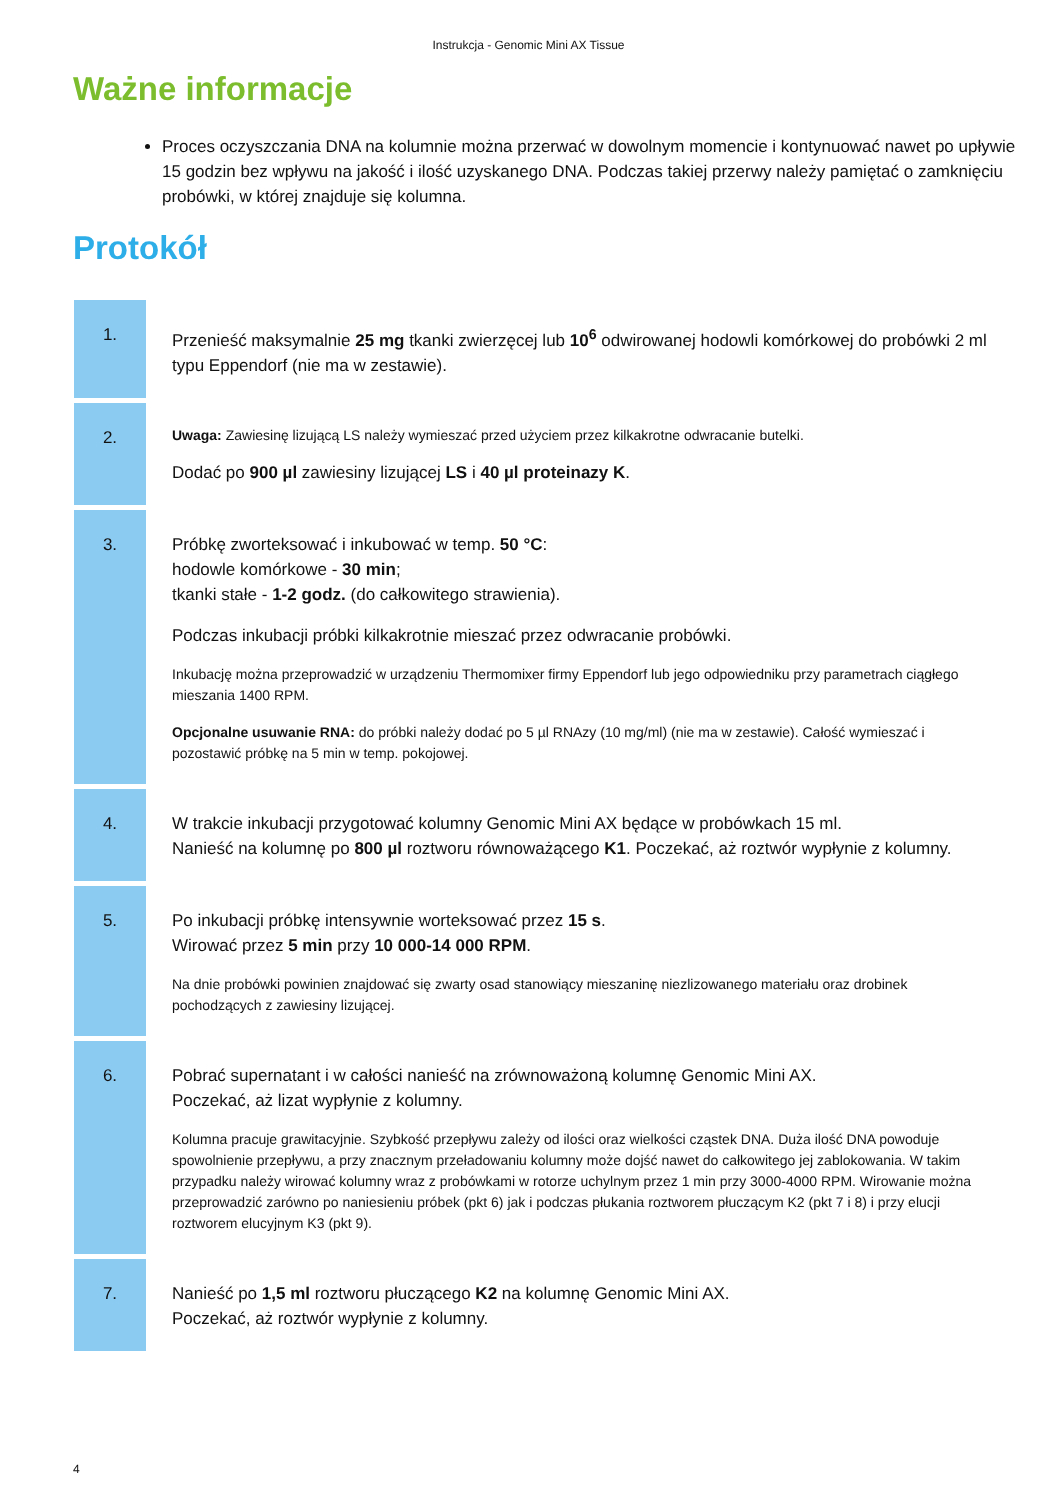Instrukcja - Genomic Mini AX Tissue
Ważne informacje
Proces oczyszczania DNA na kolumnie można przerwać w dowolnym momencie i kontynuować nawet po upływie 15 godzin bez wpływu na jakość i ilość uzyskanego DNA. Podczas takiej przerwy należy pamiętać o zamknięciu probówki, w której znajduje się kolumna.
Protokół
| 1. | Przenieść maksymalnie 25 mg tkanki zwierzęcej lub 10<sup>6</sup> odwirowanej hodowli komórkowej do probówki 2 ml typu Eppendorf (nie ma w zestawie). |
| 2. | Uwaga: Zawiesinę lizującą LS należy wymieszać przed użyciem przez kilkakrotne odwracanie butelki. Dodać po 900 µl zawiesiny lizującej LS i 40 µl proteinazy K . |
| 3. | Próbkę zworteksować i inkubować w temp. 50 °C : hodowle komórkowe - 30 min ; tkanki stałe - 1-2 godz. (do całkowitego strawienia). Podczas inkubacji próbki kilkakrotnie mieszać przez odwracanie probówki. Inkubację można przeprowadzić w urządzeniu Thermomixer firmy Eppendorf lub jego odpowiedniku przy parametrach ciągłego mieszania 1400 RPM. Opcjonalne usuwanie RNA: do próbki należy dodać po 5 µl RNAzy (10 mg/ml) (nie ma w zestawie). Całość wymieszać i pozostawić próbkę na 5 min w temp. pokojowej. |
| 4. | W trakcie inkubacji przygotować kolumny Genomic Mini AX będące w probówkach 15 ml. Nanieść na kolumnę po 800 µl roztworu równoważącego K1 . Poczekać, aż roztwór wypłynie z kolumny. |
| 5. | Po inkubacji próbkę intensywnie worteksować przez 15 s . Wirować przez 5 min przy 10 000-14 000 RPM . Na dnie probówki powinien znajdować się zwarty osad stanowiący mieszaninę niezlizowanego materiału oraz drobinek pochodzących z zawiesiny lizującej. |
| 6. | Pobrać supernatant i w całości nanieść na zrównoważoną kolumnę Genomic Mini AX. Poczekać, aż lizat wypłynie z kolumny. Kolumna pracuje grawitacyjnie. Szybkość przepływu zależy od ilości oraz wielkości cząstek DNA. Duża ilość DNA powoduje spowolnienie przepływu, a przy znacznym przeładowaniu kolumny może dojść nawet do całkowitego jej zablokowania. W takim przypadku należy wirować kolumny wraz z probówkami w rotorze uchylnym przez 1 min przy 3000-4000 RPM. Wirowanie można przeprowadzić zarówno po naniesieniu próbek (pkt 6) jak i podczas płukania roztworem płuczącym K2 (pkt 7 i 8) i przy elucji roztworem elucyjnym K3 (pkt 9). |
| 7. | Nanieść po 1,5 ml roztworu płuczącego K2 na kolumnę Genomic Mini AX. Poczekać, aż roztwór wypłynie z kolumny. |
4